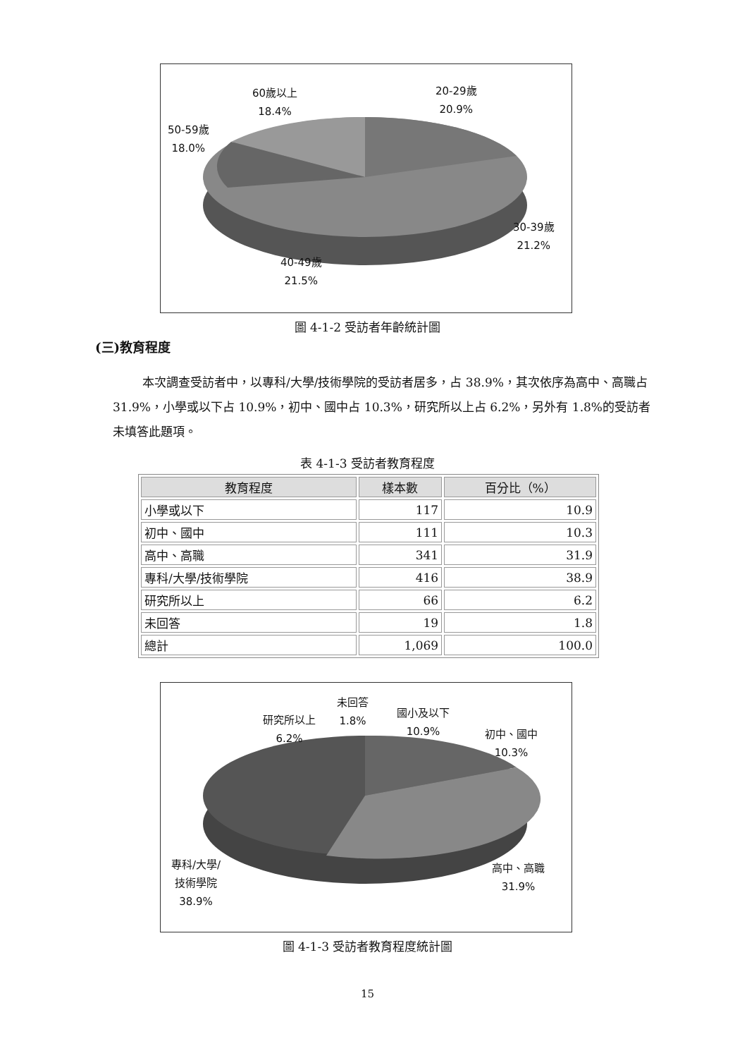60歲以上
18.4%
20-29歲
20.9%
50-59歲
18.0%
30-39歲
21.2%
40-49歲
21.5%
圖 4-1-2 受訪者年齡統計圖
(三)教育程度
本次調查受訪者中，以專科/大學/技術學院的受訪者居多，占 38.9%，其次依序為高中、高職占 31.9%，小學或以下占 10.9%，初中、國中占 10.3%，研究所以上占 6.2%，另外有 1.8%的受訪者未填答此題項。
表 4-1-3 受訪者教育程度
| 教育程度 | 樣本數 | 百分比（%） |
| --- | --- | --- |
| 小學或以下 | 117 | 10.9 |
| 初中、國中 | 111 | 10.3 |
| 高中、高職 | 341 | 31.9 |
| 專科/大學/技術學院 | 416 | 38.9 |
| 研究所以上 | 66 | 6.2 |
| 未回答 | 19 | 1.8 |
| 總計 | 1,069 | 100.0 |
研究所以上
6.2%
未回答
1.8%
國小及以下
10.9%
初中、國中
10.3%
專科/大學/
技術學院
38.9%
高中、高職
31.9%
圖 4-1-3 受訪者教育程度統計圖
15